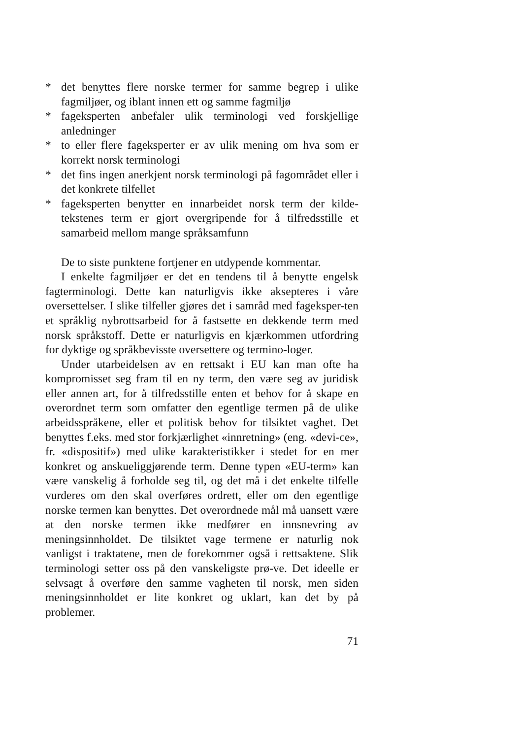* det benyttes flere norske termer for samme begrep i ulike fagmiljøer, og iblant innen ett og samme fagmiljø
* fageksperten anbefaler ulik terminologi ved forskjellige anledninger
* to eller flere fageksperter er av ulik mening om hva som er korrekt norsk terminologi
* det fins ingen anerkjent norsk terminologi på fagområdet eller i det konkrete tilfellet
* fageksperten benytter en innarbeidet norsk term der kilde-tekstenes term er gjort overgripende for å tilfredsstille et samarbeid mellom mange språksamfunn
De to siste punktene fortjener en utdypende kommentar.
I enkelte fagmiljøer er det en tendens til å benytte engelsk fagterminologi. Dette kan naturligvis ikke aksepteres i våre oversettelser. I slike tilfeller gjøres det i samråd med fageksper-ten et språklig nybrottsarbeid for å fastsette en dekkende term med norsk språkstoff. Dette er naturligvis en kjærkommen utfordring for dyktige og språkbevisste oversettere og termino-loger.
Under utarbeidelsen av en rettsakt i EU kan man ofte ha kompromisset seg fram til en ny term, den være seg av juridisk eller annen art, for å tilfredsstille enten et behov for å skape en overordnet term som omfatter den egentlige termen på de ulike arbeidsspråkene, eller et politisk behov for tilsiktet vaghet. Det benyttes f.eks. med stor forkjærlighet «innretning» (eng. «devi-ce», fr. «dispositif») med ulike karakteristikker i stedet for en mer konkret og anskueliggjørende term. Denne typen «EU-term» kan være vanskelig å forholde seg til, og det må i det enkelte tilfelle vurderes om den skal overføres ordrett, eller om den egentlige norske termen kan benyttes. Det overordnede mål må uansett være at den norske termen ikke medfører en innsnevring av meningsinnholdet. De tilsiktet vage termene er naturlig nok vanligst i traktatene, men de forekommer også i rettsaktene. Slik terminologi setter oss på den vanskeligste prø-ve. Det ideelle er selvsagt å overføre den samme vagheten til norsk, men siden meningsinnholdet er lite konkret og uklart, kan det by på problemer.
71